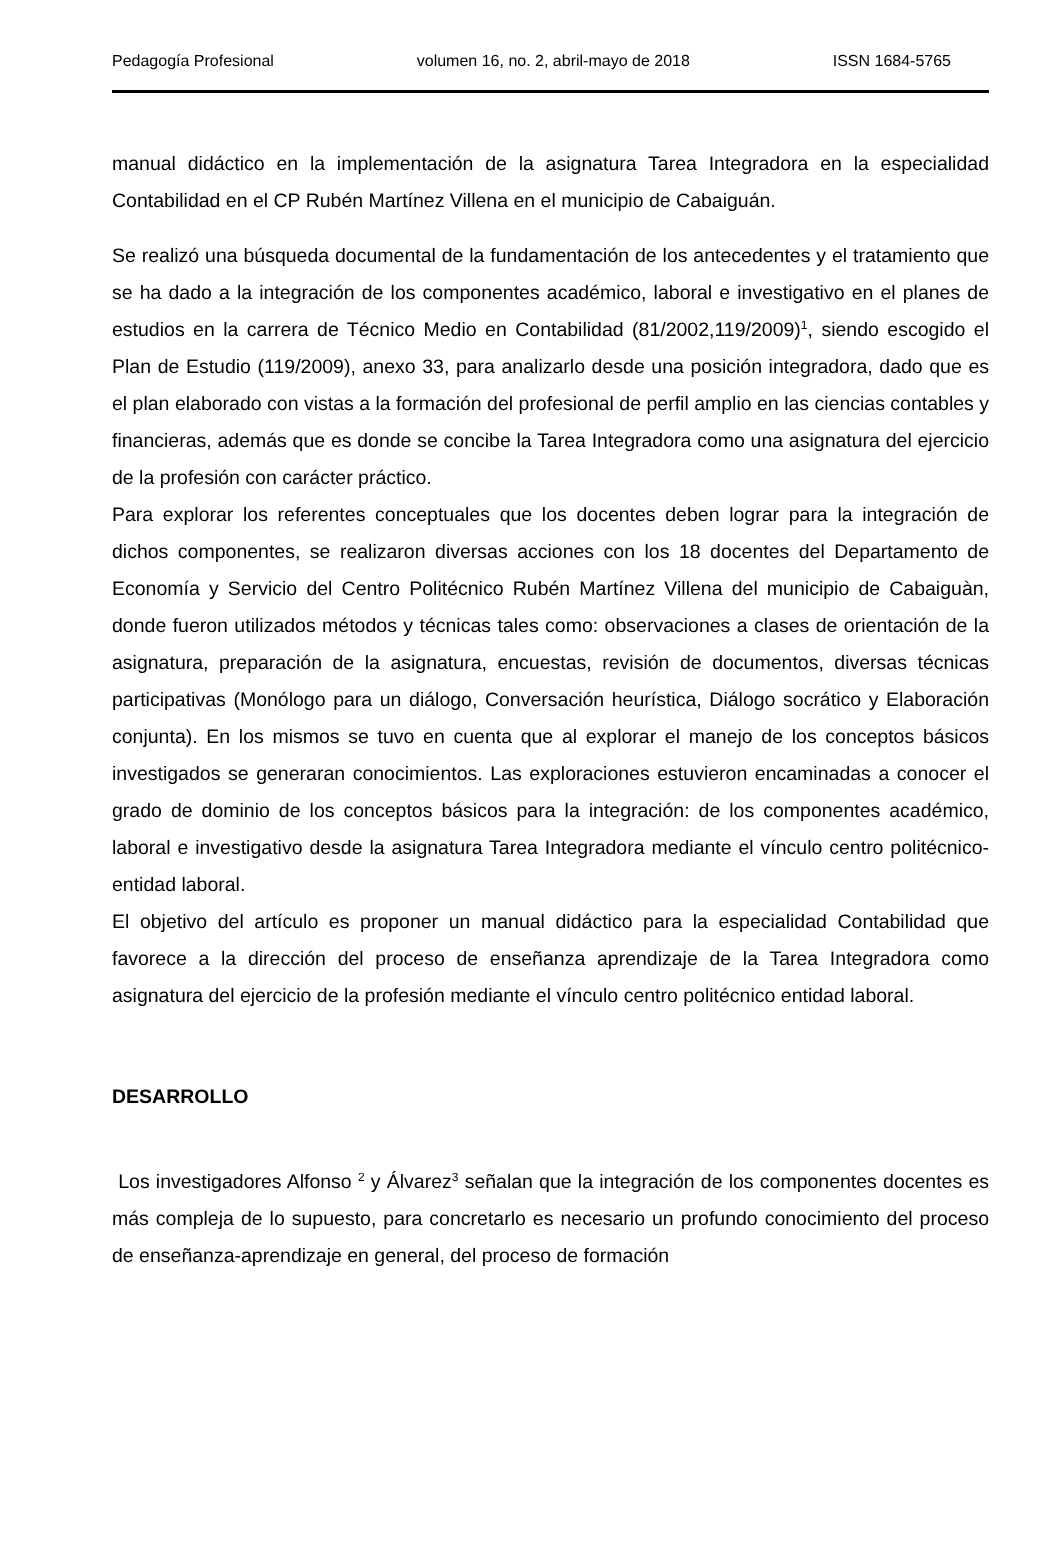Pedagogía Profesional volumen 16, no. 2, abril-mayo de 2018 ISSN 1684-5765
manual didáctico en la implementación de la asignatura Tarea Integradora en la especialidad Contabilidad en el CP Rubén Martínez Villena en el municipio de Cabaiguán.
Se realizó una búsqueda documental de la fundamentación de los antecedentes y el tratamiento que se ha dado a la integración de los componentes académico, laboral e investigativo en el planes de estudios en la carrera de Técnico Medio en Contabilidad (81/2002,119/2009)<sup>1</sup>, siendo escogido el Plan de Estudio (119/2009), anexo 33, para analizarlo desde una posición integradora, dado que es el plan elaborado con vistas a la formación del profesional de perfil amplio en las ciencias contables y financieras, además que es donde se concibe la Tarea Integradora como una asignatura del ejercicio de la profesión con carácter práctico.
Para explorar los referentes conceptuales que los docentes deben lograr para la integración de dichos componentes, se realizaron diversas acciones con los 18 docentes del Departamento de Economía y Servicio del Centro Politécnico Rubén Martínez Villena del municipio de Cabaiguàn, donde fueron utilizados métodos y técnicas tales como: observaciones a clases de orientación de la asignatura, preparación de la asignatura, encuestas, revisión de documentos, diversas técnicas participativas (Monólogo para un diálogo, Conversación heurística, Diálogo socrático y Elaboración conjunta). En los mismos se tuvo en cuenta que al explorar el manejo de los conceptos básicos investigados se generaran conocimientos. Las exploraciones estuvieron encaminadas a conocer el grado de dominio de los conceptos básicos para la integración: de los componentes académico, laboral e investigativo desde la asignatura Tarea Integradora mediante el vínculo centro politécnico- entidad laboral.
El objetivo del artículo es proponer un manual didáctico para la especialidad Contabilidad que favorece a la dirección del proceso de enseñanza aprendizaje de la Tarea Integradora como asignatura del ejercicio de la profesión mediante el vínculo centro politécnico entidad laboral.
DESARROLLO
Los investigadores Alfonso <sup>2</sup> y Álvarez<sup>3</sup> señalan que la integración de los componentes docentes es más compleja de lo supuesto, para concretarlo es necesario un profundo conocimiento del proceso de enseñanza-aprendizaje en general, del proceso de formación